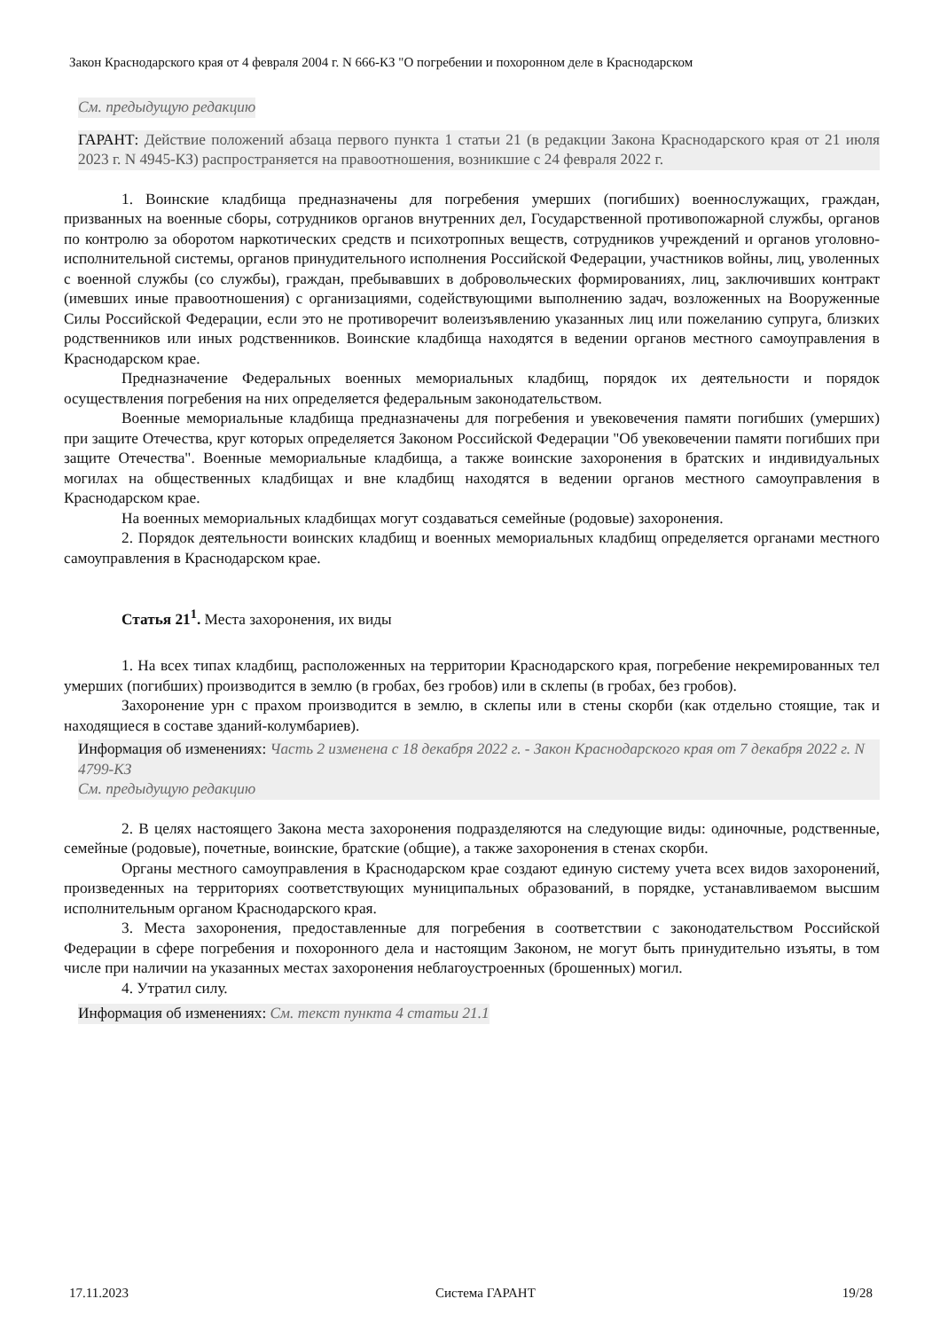Закон Краснодарского края от 4 февраля 2004 г. N 666-КЗ "О погребении и похоронном деле в Краснодарском
См. предыдущую редакцию
ГАРАНТ: Действие положений абзаца первого пункта 1 статьи 21 (в редакции Закона Краснодарского края от 21 июля 2023 г. N 4945-КЗ) распространяется на правоотношения, возникшие с 24 февраля 2022 г.
1. Воинские кладбища предназначены для погребения умерших (погибших) военнослужащих, граждан, призванных на военные сборы, сотрудников органов внутренних дел, Государственной противопожарной службы, органов по контролю за оборотом наркотических средств и психотропных веществ, сотрудников учреждений и органов уголовно-исполнительной системы, органов принудительного исполнения Российской Федерации, участников войны, лиц, уволенных с военной службы (со службы), граждан, пребывавших в добровольческих формированиях, лиц, заключивших контракт (имевших иные правоотношения) с организациями, содействующими выполнению задач, возложенных на Вооруженные Силы Российской Федерации, если это не противоречит волеизъявлению указанных лиц или пожеланию супруга, близких родственников или иных родственников. Воинские кладбища находятся в ведении органов местного самоуправления в Краснодарском крае.
Предназначение Федеральных военных мемориальных кладбищ, порядок их деятельности и порядок осуществления погребения на них определяется федеральным законодательством.
Военные мемориальные кладбища предназначены для погребения и увековечения памяти погибших (умерших) при защите Отечества, круг которых определяется Законом Российской Федерации "Об увековечении памяти погибших при защите Отечества". Военные мемориальные кладбища, а также воинские захоронения в братских и индивидуальных могилах на общественных кладбищах и вне кладбищ находятся в ведении органов местного самоуправления в Краснодарском крае.
На военных мемориальных кладбищах могут создаваться семейные (родовые) захоронения.
2. Порядок деятельности воинских кладбищ и военных мемориальных кладбищ определяется органами местного самоуправления в Краснодарском крае.
Статья 21<sup>1</sup>. Места захоронения, их виды
1. На всех типах кладбищ, расположенных на территории Краснодарского края, погребение некремированных тел умерших (погибших) производится в землю (в гробах, без гробов) или в склепы (в гробах, без гробов).
Захоронение урн с прахом производится в землю, в склепы или в стены скорби (как отдельно стоящие, так и находящиеся в составе зданий-колумбариев).
Информация об изменениях: Часть 2 изменена с 18 декабря 2022 г. - Закон Краснодарского края от 7 декабря 2022 г. N 4799-КЗ
См. предыдущую редакцию
2. В целях настоящего Закона места захоронения подразделяются на следующие виды: одиночные, родственные, семейные (родовые), почетные, воинские, братские (общие), а также захоронения в стенах скорби.
Органы местного самоуправления в Краснодарском крае создают единую систему учета всех видов захоронений, произведенных на территориях соответствующих муниципальных образований, в порядке, устанавливаемом высшим исполнительным органом Краснодарского края.
3. Места захоронения, предоставленные для погребения в соответствии с законодательством Российской Федерации в сфере погребения и похоронного дела и настоящим Законом, не могут быть принудительно изъяты, в том числе при наличии на указанных местах захоронения неблагоустроенных (брошенных) могил.
4. Утратил силу.
Информация об изменениях: См. текст пункта 4 статьи 21.1
17.11.2023 Система ГАРАНТ 19/28